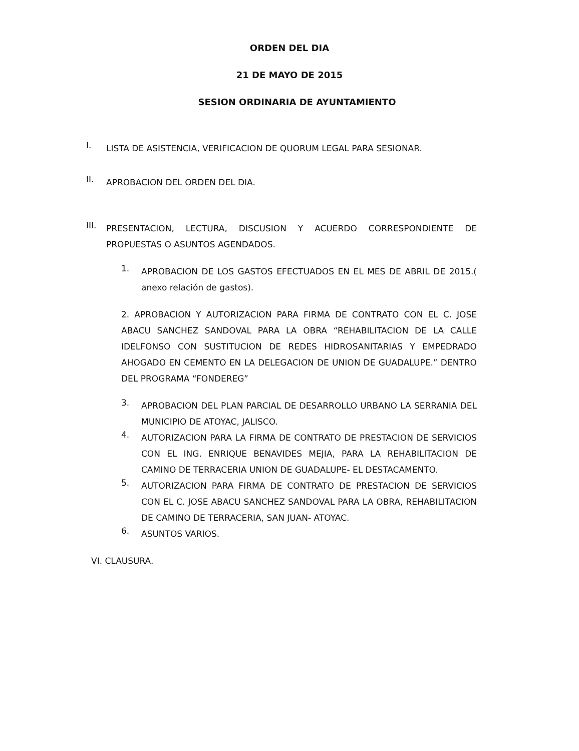ORDEN DEL DIA
21 DE MAYO DE 2015
SESION ORDINARIA DE AYUNTAMIENTO
I.
LISTA DE ASISTENCIA, VERIFICACION DE QUORUM LEGAL PARA SESIONAR.
II.
APROBACION DEL ORDEN DEL DIA.
III.
PRESENTACION, LECTURA, DISCUSION Y ACUERDO CORRESPONDIENTE DE PROPUESTAS O ASUNTOS AGENDADOS.
1.
APROBACION DE LOS GASTOS EFECTUADOS EN EL MES DE ABRIL DE 2015.( anexo relación de gastos).
2. APROBACION Y AUTORIZACION PARA FIRMA DE CONTRATO CON EL C. JOSE ABACU SANCHEZ SANDOVAL PARA LA OBRA “REHABILITACION DE LA CALLE IDELFONSO CON SUSTITUCION DE REDES HIDROSANITARIAS Y EMPEDRADO AHOGADO EN CEMENTO EN LA DELEGACION DE UNION DE GUADALUPE.” DENTRO DEL PROGRAMA “FONDEREG”
3.
APROBACION DEL PLAN PARCIAL DE DESARROLLO URBANO LA SERRANIA DEL MUNICIPIO DE ATOYAC, JALISCO.
4.
AUTORIZACION PARA LA FIRMA DE CONTRATO DE PRESTACION DE SERVICIOS CON EL ING. ENRIQUE BENAVIDES MEJIA, PARA LA REHABILITACION DE CAMINO DE TERRACERIA UNION DE GUADALUPE- EL DESTACAMENTO.
5.
AUTORIZACION PARA FIRMA DE CONTRATO DE PRESTACION DE SERVICIOS CON EL C. JOSE ABACU SANCHEZ SANDOVAL PARA LA OBRA, REHABILITACION DE CAMINO DE TERRACERIA, SAN JUAN- ATOYAC.
6.
ASUNTOS VARIOS.
VI. CLAUSURA.